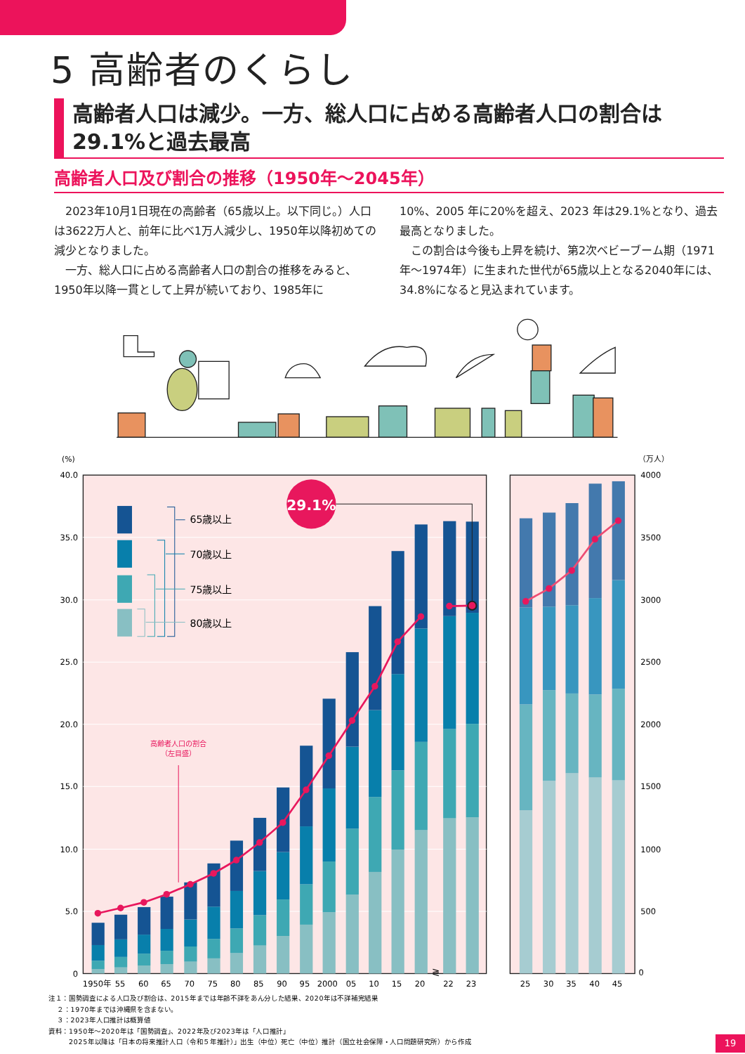5 高齢者のくらし
高齢者人口は減少。一方、総人口に占める高齢者人口の割合は
29.1%と過去最高
高齢者人口及び割合の推移（1950年～2045年）
　2023年10月1日現在の高齢者（65歳以上。以下同じ。）人口は3622万人と、前年に比べ1万人減少し、1950年以降初めての減少となりました。
　一方、総人口に占める高齢者人口の割合の推移をみると、1950年以降一貫として上昇が続いており、1985年に
10%、2005 年に20%を超え、2023 年は29.1%となり、過去最高となりました。
　この割合は今後も上昇を続け、第2次ベビーブーム期（1971年～1974年）に生まれた世代が65歳以上となる2040年には、34.8%になると見込まれています。
(%)
（万人）
40.0
35.0
30.0
25.0
20.0
15.0
10.0
5.0
0
4000
3500
3000
2500
2000
1500
1000
500
0
29.1%
65歳以上
70歳以上
75歳以上
80歳以上
高齢者人口の割合
（左目盛）
≷
1950年
55
60
65
70
75
80
85
90
95
2000
05
10
15
20
22
23
25
30
35
40
45
注１：国勢調査による人口及び割合は、2015年までは年齢不詳をあん分した結果、2020年は不詳補完結果
２：1970年までは沖縄県を含まない。
３：2023年人口推計は概算値
資料：1950年～2020年は「国勢調査」、2022年及び2023年は「人口推計」
2025年以降は「日本の将来推計人口（令和５年推計）」出生（中位）死亡（中位）推計（国立社会保障・人口問題研究所）から作成
19